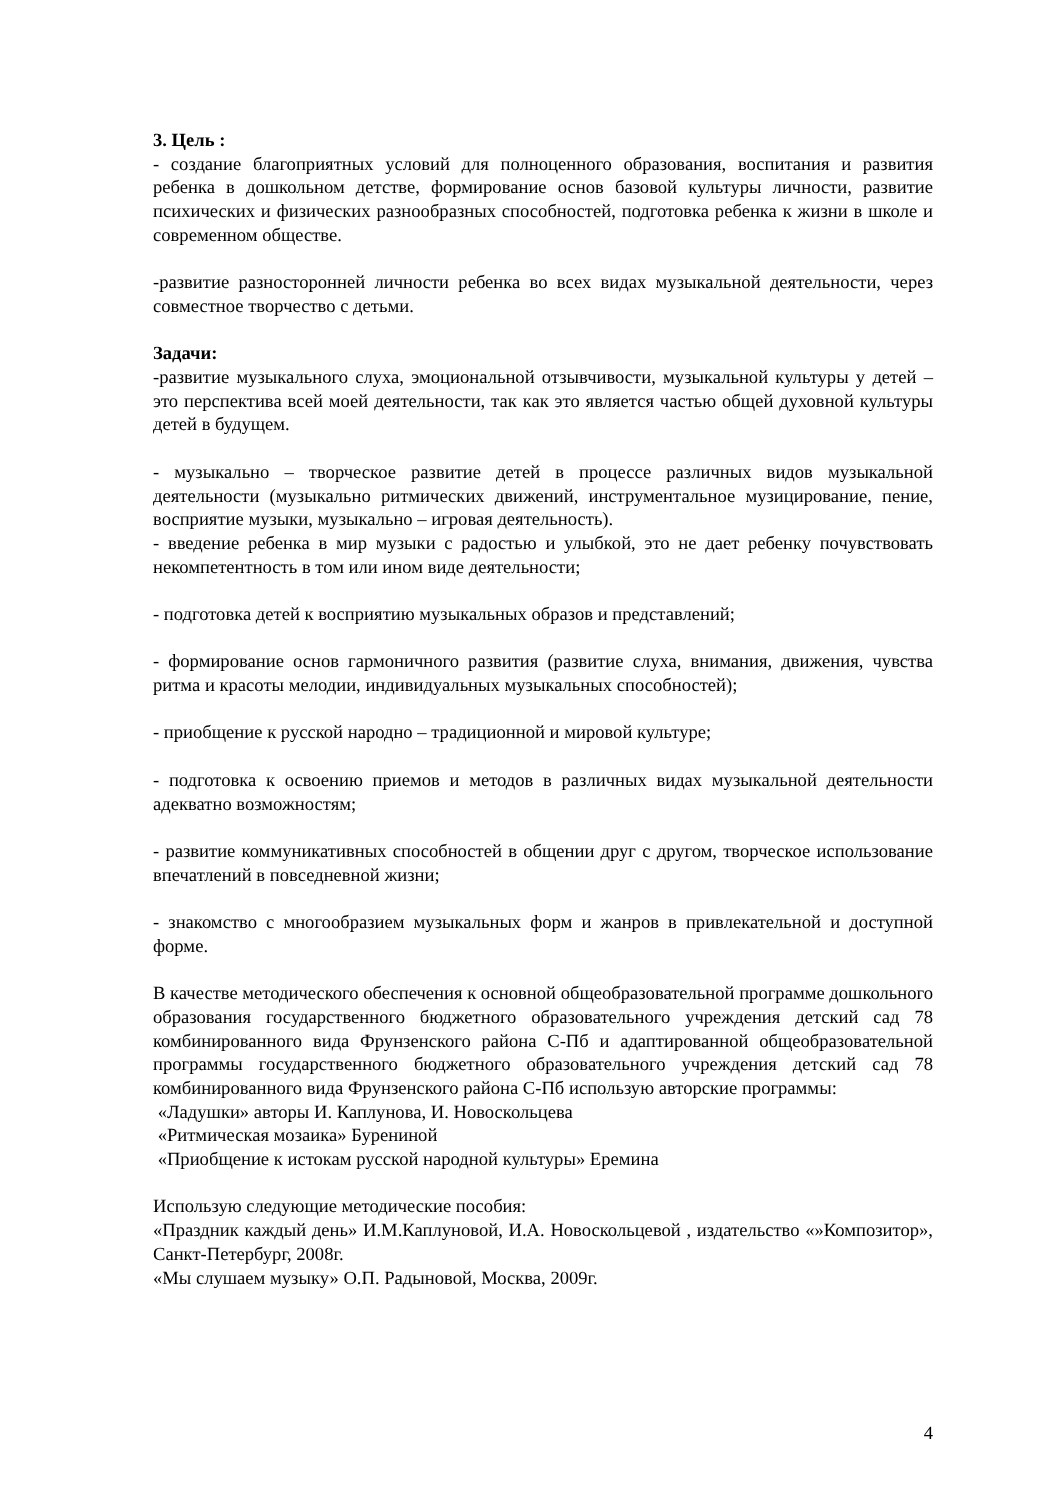3. Цель :
- создание благоприятных условий для полноценного образования, воспитания и развития ребенка в дошкольном детстве, формирование основ базовой культуры личности, развитие психических и физических разнообразных способностей, подготовка ребенка к жизни в школе и современном обществе.
-развитие разносторонней личности ребенка во всех видах музыкальной деятельности, через совместное творчество с детьми.
Задачи:
-развитие музыкального слуха, эмоциональной отзывчивости, музыкальной культуры у детей – это перспектива всей моей деятельности, так как это является частью общей духовной культуры детей в будущем.
- музыкально – творческое развитие детей в процессе различных видов музыкальной деятельности (музыкально ритмических движений, инструментальное музицирование, пение, восприятие музыки, музыкально – игровая деятельность).
- введение ребенка в мир музыки с радостью и улыбкой, это не дает ребенку почувствовать некомпетентность в том или ином виде деятельности;
- подготовка детей к восприятию музыкальных образов и представлений;
- формирование основ гармоничного развития (развитие слуха, внимания, движения, чувства ритма и красоты мелодии, индивидуальных музыкальных способностей);
- приобщение к русской народно – традиционной и мировой культуре;
- подготовка к освоению приемов и методов в различных видах музыкальной деятельности адекватно возможностям;
- развитие коммуникативных способностей в общении друг с другом, творческое использование впечатлений в повседневной жизни;
- знакомство с многообразием музыкальных форм и жанров в привлекательной и доступной форме.
В качестве методического обеспечения к основной общеобразовательной программе дошкольного образования государственного бюджетного образовательного учреждения детский сад 78 комбинированного вида Фрунзенского района С-Пб и адаптированной общеобразовательной программы государственного бюджетного образовательного учреждения детский сад 78 комбинированного вида Фрунзенского района С-Пб использую авторские программы:
«Ладушки» авторы И. Каплунова, И. Новоскольцева
«Ритмическая мозаика» Бурениной
«Приобщение к истокам русской народной культуры» Еремина
Использую следующие методические пособия:
«Праздник каждый день» И.М.Каплуновой, И.А. Новоскольцевой , издательство «»Композитор», Санкт-Петербург, 2008г.
«Мы слушаем музыку» О.П. Радыновой, Москва, 2009г.
4